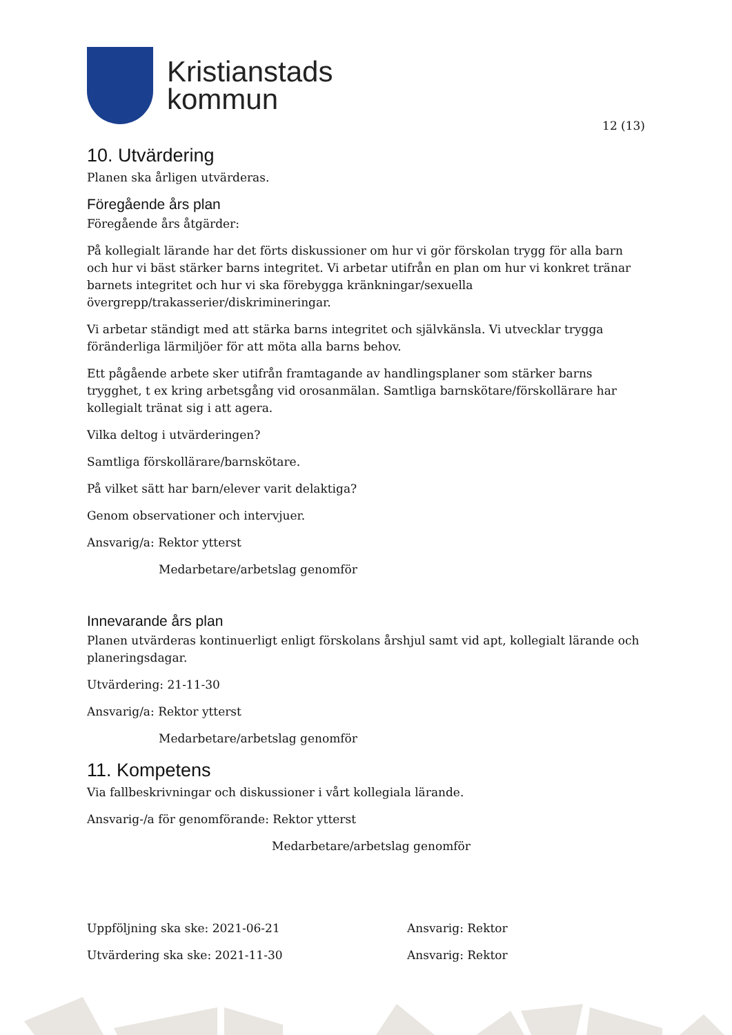Kristianstads
kommun
12 (13)
10. Utvärdering
Planen ska årligen utvärderas.
Föregående års plan
Föregående års åtgärder:
På kollegialt lärande har det förts diskussioner om hur vi gör förskolan trygg för alla barn och hur vi bäst stärker barns integritet. Vi arbetar utifrån en plan om hur vi konkret tränar barnets integritet och hur vi ska förebygga kränkningar/sexuella
övergrepp/trakasserier/diskrimineringar.
Vi arbetar ständigt med att stärka barns integritet och självkänsla. Vi utvecklar trygga föränderliga lärmiljöer för att möta alla barns behov.
Ett pågående arbete sker utifrån framtagande av handlingsplaner som stärker barns trygghet, t ex kring arbetsgång vid orosanmälan. Samtliga barnskötare/förskollärare har kollegialt tränat sig i att agera.
Vilka deltog i utvärderingen?
Samtliga förskollärare/barnskötare.
På vilket sätt har barn/elever varit delaktiga?
Genom observationer och intervjuer.
Ansvarig/a: Rektor ytterst
Medarbetare/arbetslag genomför
Innevarande års plan
Planen utvärderas kontinuerligt enligt förskolans årshjul samt vid apt, kollegialt lärande och planeringsdagar.
Utvärdering: 21-11-30
Ansvarig/a: Rektor ytterst
Medarbetare/arbetslag genomför
11. Kompetens
Via fallbeskrivningar och diskussioner i vårt kollegiala lärande.
Ansvarig-/a för genomförande: Rektor ytterst
Medarbetare/arbetslag genomför
Uppföljning ska ske: 2021-06-21 Ansvarig: Rektor
Utvärdering ska ske: 2021-11-30 Ansvarig: Rektor